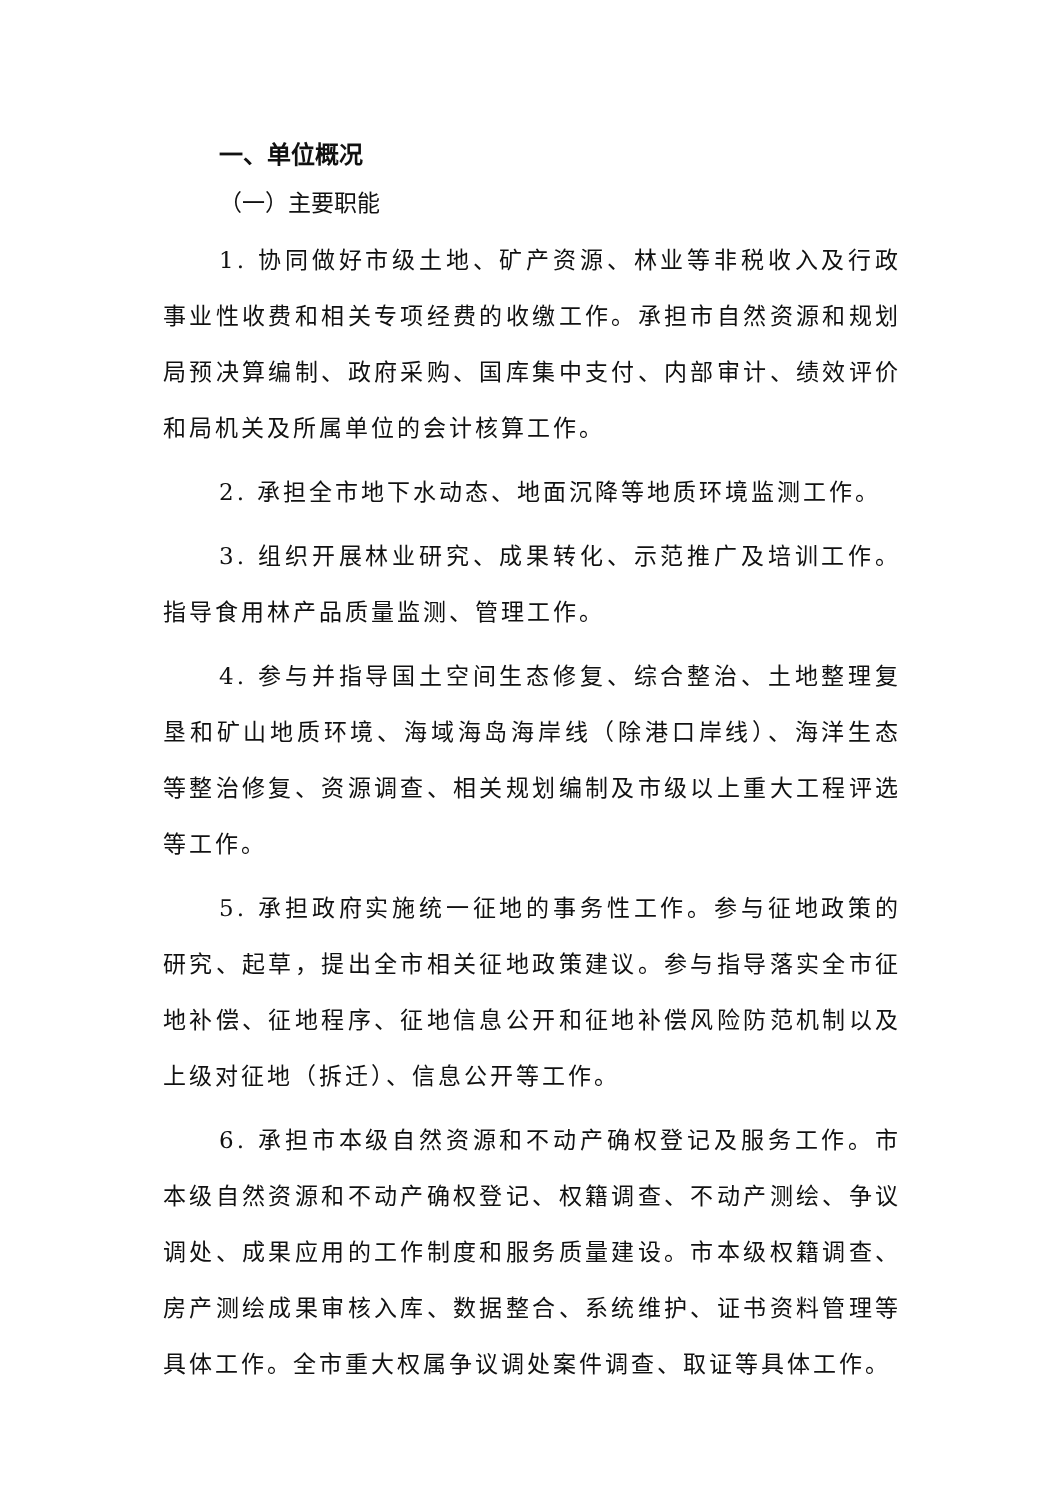一、单位概况
（一）主要职能
1. 协同做好市级土地、矿产资源、林业等非税收入及行政事业性收费和相关专项经费的收缴工作。承担市自然资源和规划局预决算编制、政府采购、国库集中支付、内部审计、绩效评价和局机关及所属单位的会计核算工作。
2. 承担全市地下水动态、地面沉降等地质环境监测工作。
3. 组织开展林业研究、成果转化、示范推广及培训工作。指导食用林产品质量监测、管理工作。
4. 参与并指导国土空间生态修复、综合整治、土地整理复垦和矿山地质环境、海域海岛海岸线（除港口岸线）、海洋生态等整治修复、资源调查、相关规划编制及市级以上重大工程评选等工作。
5. 承担政府实施统一征地的事务性工作。参与征地政策的研究、起草，提出全市相关征地政策建议。参与指导落实全市征地补偿、征地程序、征地信息公开和征地补偿风险防范机制以及上级对征地（拆迁）、信息公开等工作。
6. 承担市本级自然资源和不动产确权登记及服务工作。市本级自然资源和不动产确权登记、权籍调查、不动产测绘、争议调处、成果应用的工作制度和服务质量建设。市本级权籍调查、房产测绘成果审核入库、数据整合、系统维护、证书资料管理等具体工作。全市重大权属争议调处案件调查、取证等具体工作。